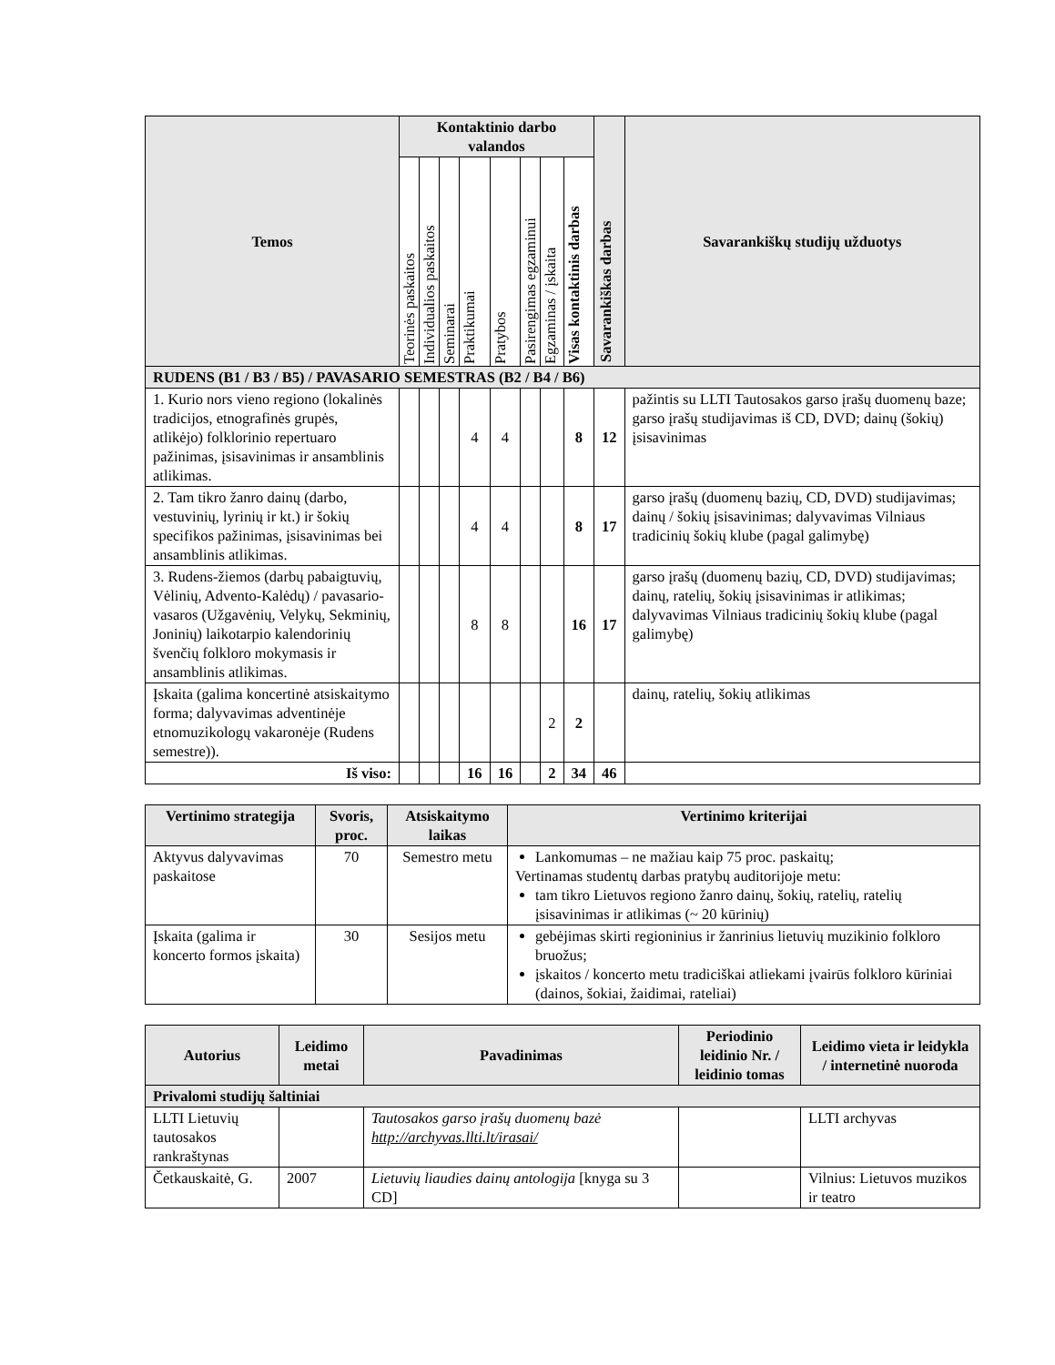| Temos | Kontaktinio darbo valandos | | | | | | | | Savarankiškas darbas | Savarankiškų studijų užduotys |
| --- | --- | --- | --- | --- | --- | --- | --- | --- | --- | --- |
| | Teorinės paskaitos | Individualios paskaitos | Seminarai | Praktikumai | Pratybos | Pasirengimas egzaminui | Egzaminas / įskaita | Visas kontaktinis darbas | | |
| RUDENS (B1 / B3 / B5) / PAVASARIO SEMESTRAS (B2 / B4 / B6) | | | | | | | | | | |
| 1. Kurio nors vieno regiono (lokalinės tradicijos, etnografinės grupės, atlikėjo) folklorinio repertuaro pažinimas, įsisavinimas ir ansamblinis atlikimas. | | | | 4 | 4 | | | 8 | 12 | pažintis su LLTI Tautosakos garso įrašų duomenų baze; garso įrašų studijavimas iš CD, DVD; dainų (šokių) įsisavinimas |
| 2. Tam tikro žanro dainų (darbo, vestuvinių, lyrinių ir kt.) ir šokių specifikos pažinimas, įsisavinimas bei ansamblinis atlikimas. | | | | 4 | 4 | | | 8 | 17 | garso įrašų (duomenų bazių, CD, DVD) studijavimas; dainų / šokių įsisavinimas; dalyvavimas Vilniaus tradicinių šokių klube (pagal galimybę) |
| 3. Rudens-žiemos (darbų pabaigtuvių, Vėlinių, Advento-Kalėdų) / pavasario-vasaros (Užgavėnių, Velykų, Sekminių, Joninių) laikotarpio kalendorinių švenčių folkloro mokymasis ir ansamblinis atlikimas. | | | | 8 | 8 | | | 16 | 17 | garso įrašų (duomenų bazių, CD, DVD) studijavimas; dainų, ratelių, šokių įsisavinimas ir atlikimas; dalyvavimas Vilniaus tradicinių šokių klube (pagal galimybę) |
| Įskaita (galima koncertinė atsiskaitymo forma; dalyvavimas adventinėje etnomuzikologų vakaronėje (Rudens semestre)). | | | | | | | 2 | 2 | | dainų, ratelių, šokių atlikimas |
| Iš viso: | | | | 16 | 16 | | 2 | 34 | 46 | |
| Vertinimo strategija | Svoris, proc. | Atsiskaitymo laikas | Vertinimo kriterijai |
| --- | --- | --- | --- |
| Aktyvus dalyvavimas paskaitose | 70 | Semestro metu | Lankomumas – ne mažiau kaip 75 proc. paskaitų; Vertinamas studentų darbas pratybų auditorijoje metu: tam tikro Lietuvos regiono žanro dainų, šokių, ratelių, ratelių įsisavinimas ir atlikimas (~ 20 kūrinių) |
| Įskaita (galima ir koncerto formos įskaita) | 30 | Sesijos metu | gebėjimas skirti regioninius ir žanrinius lietuvių muzikinio folkloro bruožus; įskaitos / koncerto metu tradiciškai atliekami įvairūs folkloro kūriniai (dainos, šokiai, žaidimai, rateliai) |
| Autorius | Leidimo metai | Pavadinimas | Periodinio leidinio Nr. / leidinio tomas | Leidimo vieta ir leidykla / internetinė nuoroda |
| --- | --- | --- | --- | --- |
| Privalomi studijų šaltiniai | | | | |
| LLTI Lietuvių tautosakos rankraštynas | | Tautosakos garso įrašų duomenų bazė http://archyvas.llti.lt/irasai/ | | LLTI archyvas |
| Četkauskaitė, G. | 2007 | Lietuvių liaudies dainų antologija [knyga su 3 CD] | | Vilnius: Lietuvos muzikos ir teatro |